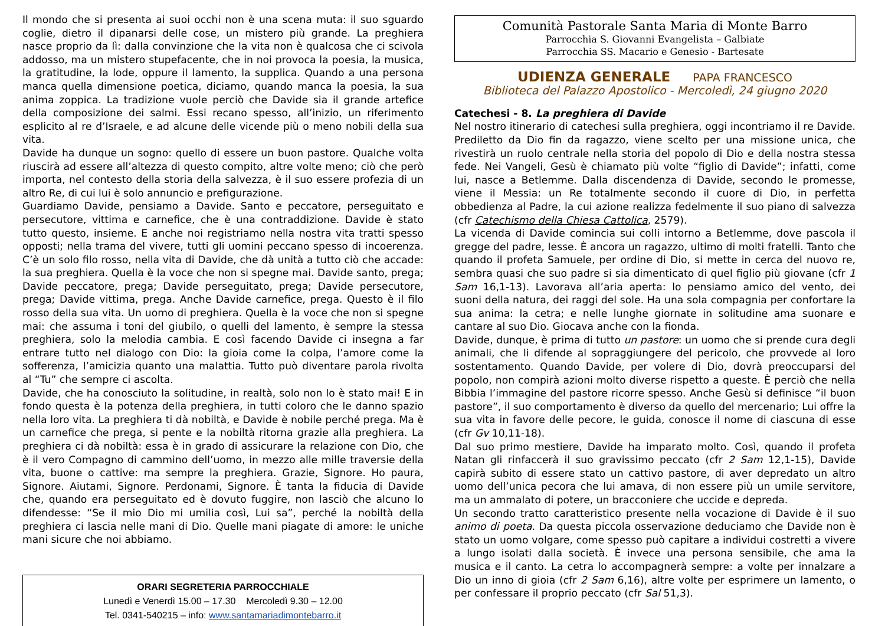Il mondo che si presenta ai suoi occhi non è una scena muta: il suo sguardo coglie, dietro il dipanarsi delle cose, un mistero più grande. La preghiera nasce proprio da lì: dalla convinzione che la vita non è qualcosa che ci scivola addosso, ma un mistero stupefacente, che in noi provoca la poesia, la musica, la gratitudine, la lode, oppure il lamento, la supplica. Quando a una persona manca quella dimensione poetica, diciamo, quando manca la poesia, la sua anima zoppica. La tradizione vuole perciò che Davide sia il grande artefice della composizione dei salmi. Essi recano spesso, all’inizio, un riferimento esplicito al re d’Israele, e ad alcune delle vicende più o meno nobili della sua vita.
Davide ha dunque un sogno: quello di essere un buon pastore. Qualche volta riuscirà ad essere all’altezza di questo compito, altre volte meno; ciò che però importa, nel contesto della storia della salvezza, è il suo essere profezia di un altro Re, di cui lui è solo annuncio e prefigurazione.
Guardiamo Davide, pensiamo a Davide. Santo e peccatore, perseguitato e persecutore, vittima e carnefice, che è una contraddizione. Davide è stato tutto questo, insieme. E anche noi registriamo nella nostra vita tratti spesso opposti; nella trama del vivere, tutti gli uomini peccano spesso di incoerenza. C’è un solo filo rosso, nella vita di Davide, che dà unità a tutto ciò che accade: la sua preghiera. Quella è la voce che non si spegne mai. Davide santo, prega; Davide peccatore, prega; Davide perseguitato, prega; Davide persecutore, prega; Davide vittima, prega. Anche Davide carnefice, prega. Questo è il filo rosso della sua vita. Un uomo di preghiera. Quella è la voce che non si spegne mai: che assuma i toni del giubilo, o quelli del lamento, è sempre la stessa preghiera, solo la melodia cambia. E così facendo Davide ci insegna a far entrare tutto nel dialogo con Dio: la gioia come la colpa, l’amore come la sofferenza, l’amicizia quanto una malattia. Tutto può diventare parola rivolta al “Tu” che sempre ci ascolta.
Davide, che ha conosciuto la solitudine, in realtà, solo non lo è stato mai! E in fondo questa è la potenza della preghiera, in tutti coloro che le danno spazio nella loro vita. La preghiera ti dà nobiltà, e Davide è nobile perché prega. Ma è un carnefice che prega, si pente e la nobiltà ritorna grazie alla preghiera. La preghiera ci dà nobiltà: essa è in grado di assicurare la relazione con Dio, che è il vero Compagno di cammino dell’uomo, in mezzo alle mille traversie della vita, buone o cattive: ma sempre la preghiera. Grazie, Signore. Ho paura, Signore. Aiutami, Signore. Perdonami, Signore. È tanta la fiducia di Davide che, quando era perseguitato ed è dovuto fuggire, non lasciò che alcuno lo difendesse: “Se il mio Dio mi umilia così, Lui sa”, perché la nobiltà della preghiera ci lascia nelle mani di Dio. Quelle mani piagate di amore: le uniche mani sicure che noi abbiamo.
ORARI SEGRETERIA PARROCCHIALE
Lunedì e Venerdì 15.00 – 17.30 Mercoledì 9.30 – 12.00
Tel. 0341-540215 – info: www.santamariadimontebarro.it
Comunità Pastorale Santa Maria di Monte Barro
Parrocchia S. Giovanni Evangelista – Galbiate
Parrocchia SS. Macario e Genesio - Bartesate
UDIENZA GENERALE PAPA FRANCESCO
Biblioteca del Palazzo Apostolico - Mercoledì, 24 giugno 2020
Catechesi - 8. La preghiera di Davide
Nel nostro itinerario di catechesi sulla preghiera, oggi incontriamo il re Davide. Prediletto da Dio fin da ragazzo, viene scelto per una missione unica, che rivestirà un ruolo centrale nella storia del popolo di Dio e della nostra stessa fede. Nei Vangeli, Gesù è chiamato più volte “figlio di Davide”; infatti, come lui, nasce a Betlemme. Dalla discendenza di Davide, secondo le promesse, viene il Messia: un Re totalmente secondo il cuore di Dio, in perfetta obbedienza al Padre, la cui azione realizza fedelmente il suo piano di salvezza (cfr Catechismo della Chiesa Cattolica, 2579).
La vicenda di Davide comincia sui colli intorno a Betlemme, dove pascola il gregge del padre, Iesse. È ancora un ragazzo, ultimo di molti fratelli. Tanto che quando il profeta Samuele, per ordine di Dio, si mette in cerca del nuovo re, sembra quasi che suo padre si sia dimenticato di quel figlio più giovane (cfr 1 Sam 16,1-13). Lavorava all’aria aperta: lo pensiamo amico del vento, dei suoni della natura, dei raggi del sole. Ha una sola compagnia per confortare la sua anima: la cetra; e nelle lunghe giornate in solitudine ama suonare e cantare al suo Dio. Giocava anche con la fionda.
Davide, dunque, è prima di tutto un pastore: un uomo che si prende cura degli animali, che li difende al sopraggiungere del pericolo, che provvede al loro sostentamento. Quando Davide, per volere di Dio, dovrà preoccuparsi del popolo, non compirà azioni molto diverse rispetto a queste. È perciò che nella Bibbia l’immagine del pastore ricorre spesso. Anche Gesù si definisce “il buon pastore”, il suo comportamento è diverso da quello del mercenario; Lui offre la sua vita in favore delle pecore, le guida, conosce il nome di ciascuna di esse (cfr Gv 10,11-18).
Dal suo primo mestiere, Davide ha imparato molto. Così, quando il profeta Natan gli rinfaccerà il suo gravissimo peccato (cfr 2 Sam 12,1-15), Davide capirà subito di essere stato un cattivo pastore, di aver depredato un altro uomo dell’unica pecora che lui amava, di non essere più un umile servitore, ma un ammalato di potere, un bracconiere che uccide e depreda.
Un secondo tratto caratteristico presente nella vocazione di Davide è il suo animo di poeta. Da questa piccola osservazione deduciamo che Davide non è stato un uomo volgare, come spesso può capitare a individui costretti a vivere a lungo isolati dalla società. È invece una persona sensibile, che ama la musica e il canto. La cetra lo accompagnerà sempre: a volte per innalzare a Dio un inno di gioia (cfr 2 Sam 6,16), altre volte per esprimere un lamento, o per confessare il proprio peccato (cfr Sal 51,3).